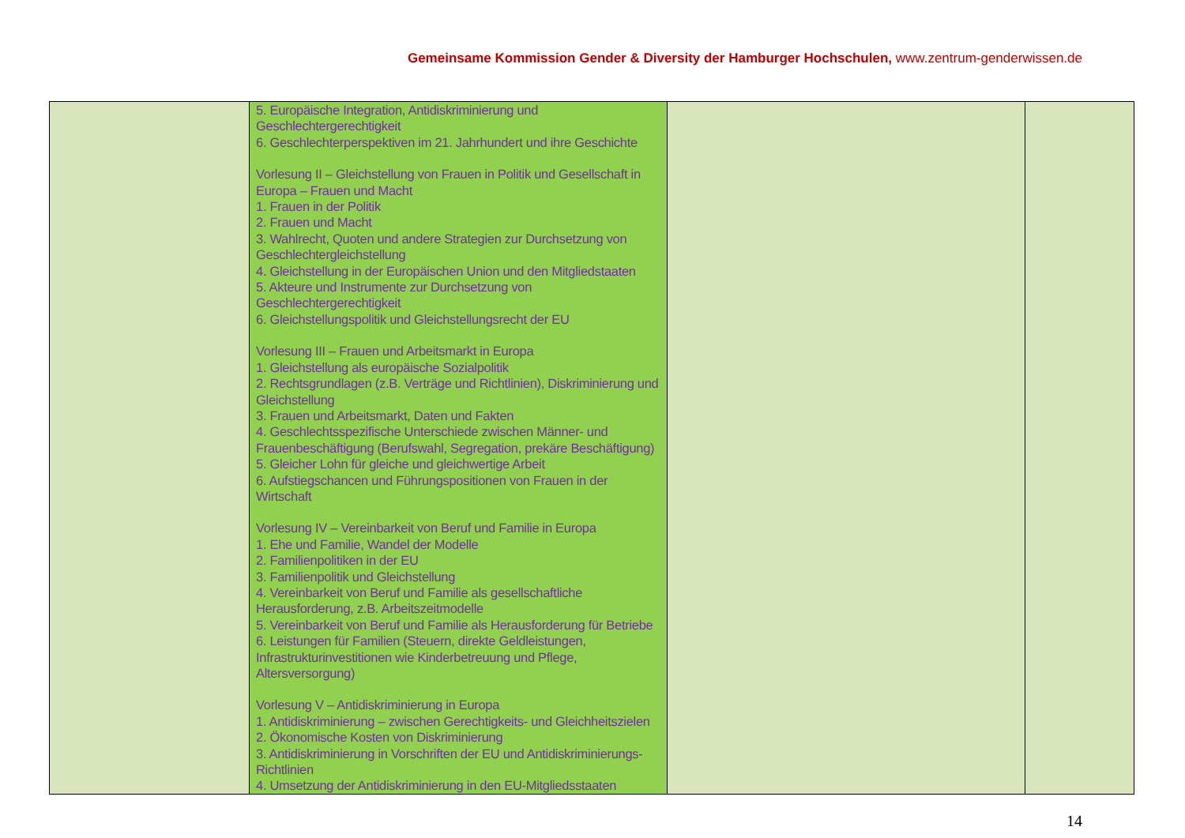Gemeinsame Kommission Gender & Diversity der Hamburger Hochschulen, www.zentrum-genderwissen.de
| | 5. Europäische Integration, Antidiskriminierung und Geschlechtergerechtigkeit 6. Geschlechterperspektiven im 21. Jahrhundert und ihre Geschichte Vorlesung II – Gleichstellung von Frauen in Politik und Gesellschaft in Europa – Frauen und Macht 1. Frauen in der Politik 2. Frauen und Macht 3. Wahlrecht, Quoten und andere Strategien zur Durchsetzung von Geschlechtergleichstellung 4. Gleichstellung in der Europäischen Union und den Mitgliedstaaten 5. Akteure und Instrumente zur Durchsetzung von Geschlechtergerechtigkeit 6. Gleichstellungspolitik und Gleichstellungsrecht der EU Vorlesung III – Frauen und Arbeitsmarkt in Europa 1. Gleichstellung als europäische Sozialpolitik 2. Rechtsgrundlagen (z.B. Verträge und Richtlinien), Diskriminierung und Gleichstellung 3. Frauen und Arbeitsmarkt, Daten und Fakten 4. Geschlechtsspezifische Unterschiede zwischen Männer- und Frauenbeschäftigung (Berufswahl, Segregation, prekäre Beschäftigung) 5. Gleicher Lohn für gleiche und gleichwertige Arbeit 6. Aufstiegschancen und Führungspositionen von Frauen in der Wirtschaft Vorlesung IV – Vereinbarkeit von Beruf und Familie in Europa 1. Ehe und Familie, Wandel der Modelle 2. Familienpolitiken in der EU 3. Familienpolitik und Gleichstellung 4. Vereinbarkeit von Beruf und Familie als gesellschaftliche Herausforderung, z.B. Arbeitszeitmodelle 5. Vereinbarkeit von Beruf und Familie als Herausforderung für Betriebe 6. Leistungen für Familien (Steuern, direkte Geldleistungen, Infrastrukturinvestitionen wie Kinderbetreuung und Pflege, Altersversorgung) Vorlesung V – Antidiskriminierung in Europa 1. Antidiskriminierung – zwischen Gerechtigkeits- und Gleichheitszielen 2. Ökonomische Kosten von Diskriminierung 3. Antidiskriminierung in Vorschriften der EU und Antidiskriminierungs-Richtlinien 4. Umsetzung der Antidiskriminierung in den EU-Mitgliedsstaaten | | |
14